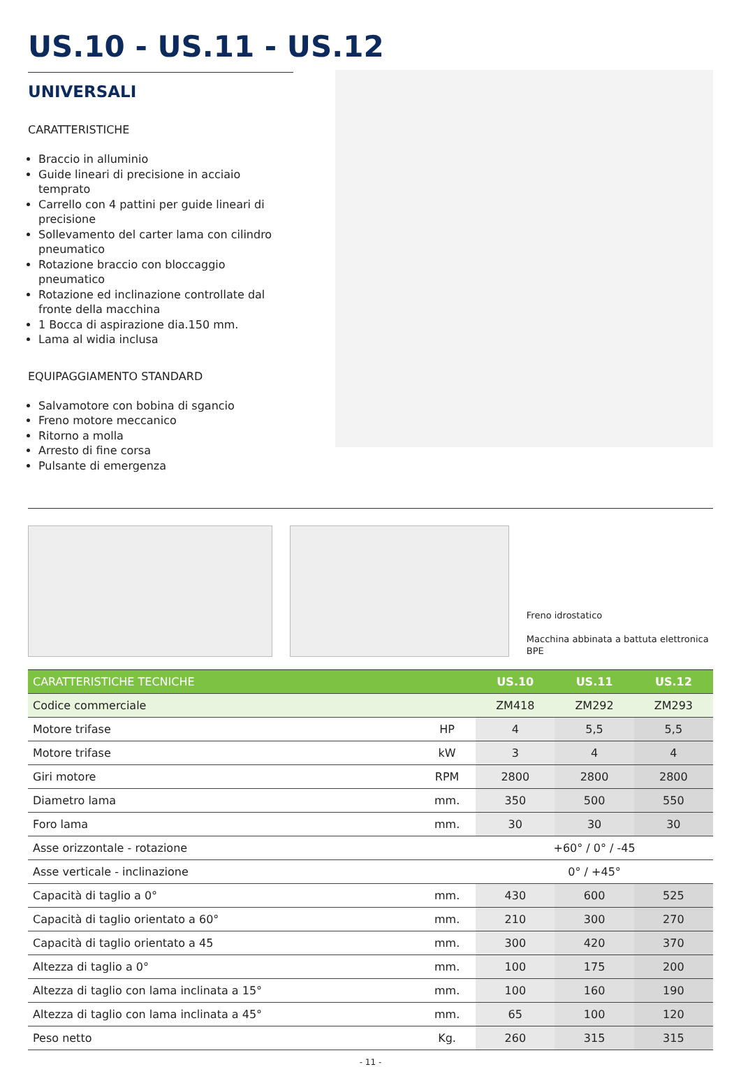US.10 - US.11 - US.12
UNIVERSALI
CARATTERISTICHE
Braccio in alluminio
Guide lineari di precisione in acciaio temprato
Carrello con 4 pattini per guide lineari di precisione
Sollevamento del carter lama con cilindro pneumatico
Rotazione braccio con bloccaggio pneumatico
Rotazione ed inclinazione controllate dal fronte della macchina
1 Bocca di aspirazione dia.150 mm.
Lama al widia inclusa
EQUIPAGGIAMENTO STANDARD
Salvamotore con bobina di sgancio
Freno motore meccanico
Ritorno a molla
Arresto di fine corsa
Pulsante di emergenza
Freno idrostatico
Macchina abbinata a battuta elettronica BPE
| CARATTERISTICHE TECNICHE | | US.10 | US.11 | US.12 |
| --- | --- | --- | --- | --- |
| Codice commerciale | | ZM418 | ZM292 | ZM293 |
| Motore trifase | HP | 4 | 5,5 | 5,5 |
| Motore trifase | kW | 3 | 4 | 4 |
| Giri motore | RPM | 2800 | 2800 | 2800 |
| Diametro lama | mm. | 350 | 500 | 550 |
| Foro lama | mm. | 30 | 30 | 30 |
| Asse orizzontale - rotazione | | +60° / 0° / -45 | | |
| Asse verticale - inclinazione | | 0° / +45° | | |
| Capacità di taglio a 0° | mm. | 430 | 600 | 525 |
| Capacità di taglio orientato a 60° | mm. | 210 | 300 | 270 |
| Capacità di taglio orientato a 45 | mm. | 300 | 420 | 370 |
| Altezza di taglio a 0° | mm. | 100 | 175 | 200 |
| Altezza di taglio con lama inclinata a 15° | mm. | 100 | 160 | 190 |
| Altezza di taglio con lama inclinata a 45° | mm. | 65 | 100 | 120 |
| Peso netto | Kg. | 260 | 315 | 315 |
- 11 -